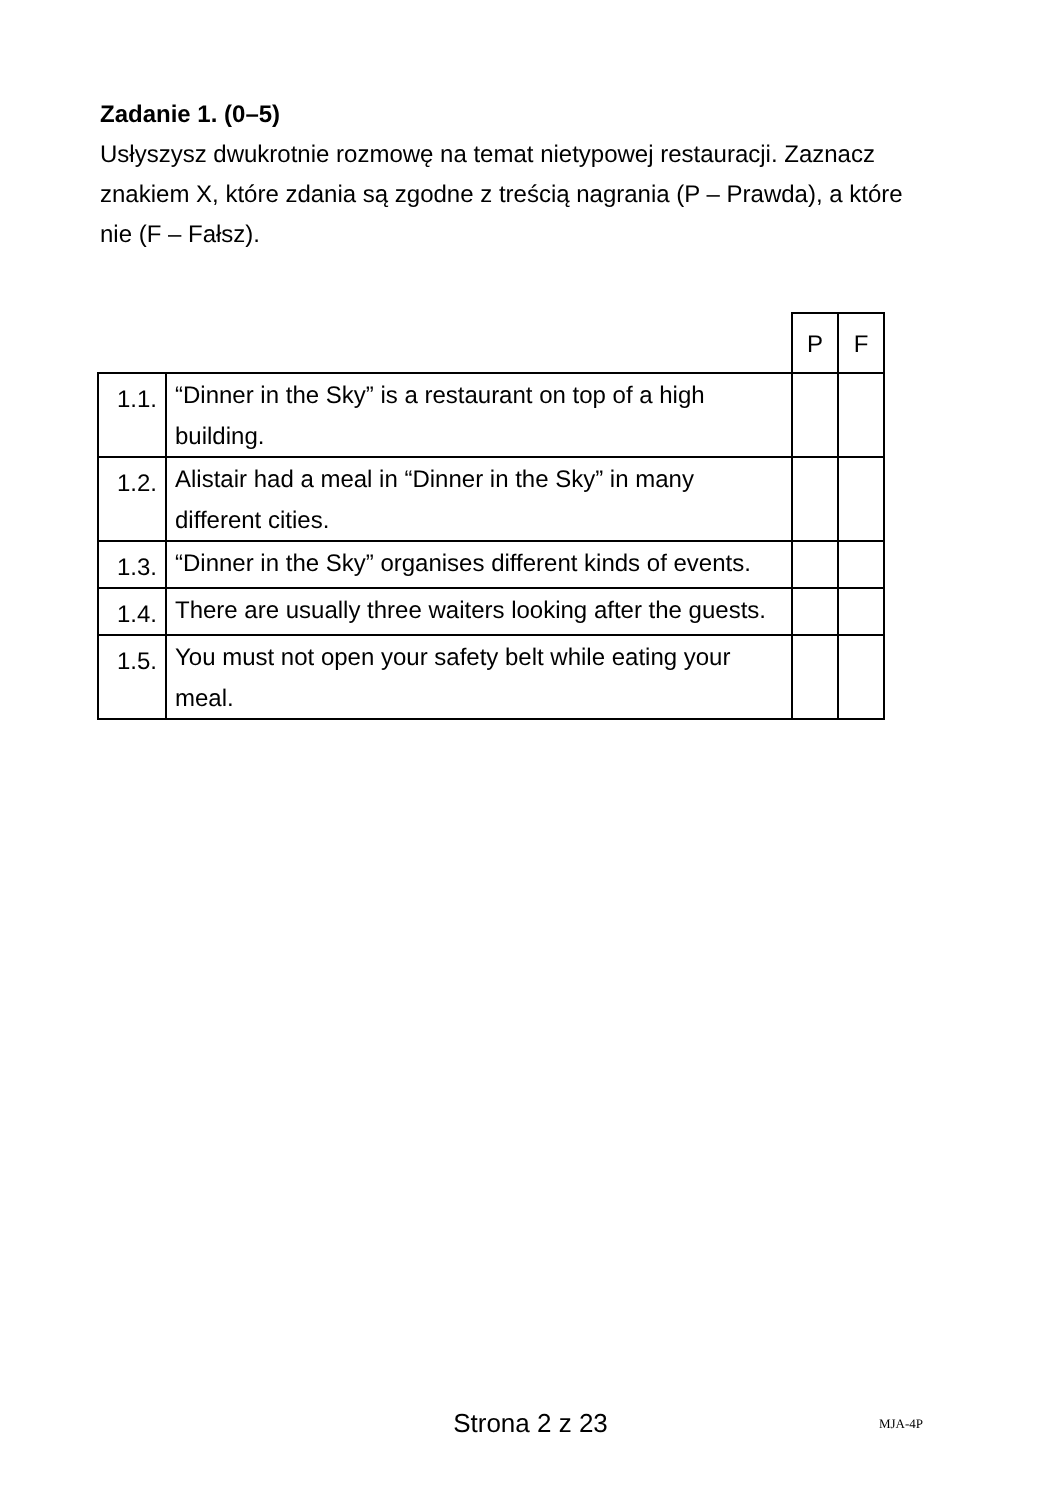Zadanie 1. (0–5)
Usłyszysz dwukrotnie rozmowę na temat nietypowej restauracji. Zaznacz znakiem X, które zdania są zgodne z treścią nagrania (P – Prawda), a które nie (F – Fałsz).
| | | P | F |
| --- | --- | --- | --- |
| 1.1. | “Dinner in the Sky” is a restaurant on top of a high building. | | |
| 1.2. | Alistair had a meal in “Dinner in the Sky” in many different cities. | | |
| 1.3. | “Dinner in the Sky” organises different kinds of events. | | |
| 1.4. | There are usually three waiters looking after the guests. | | |
| 1.5. | You must not open your safety belt while eating your meal. | | |
Strona 2 z 23
MJA-4P